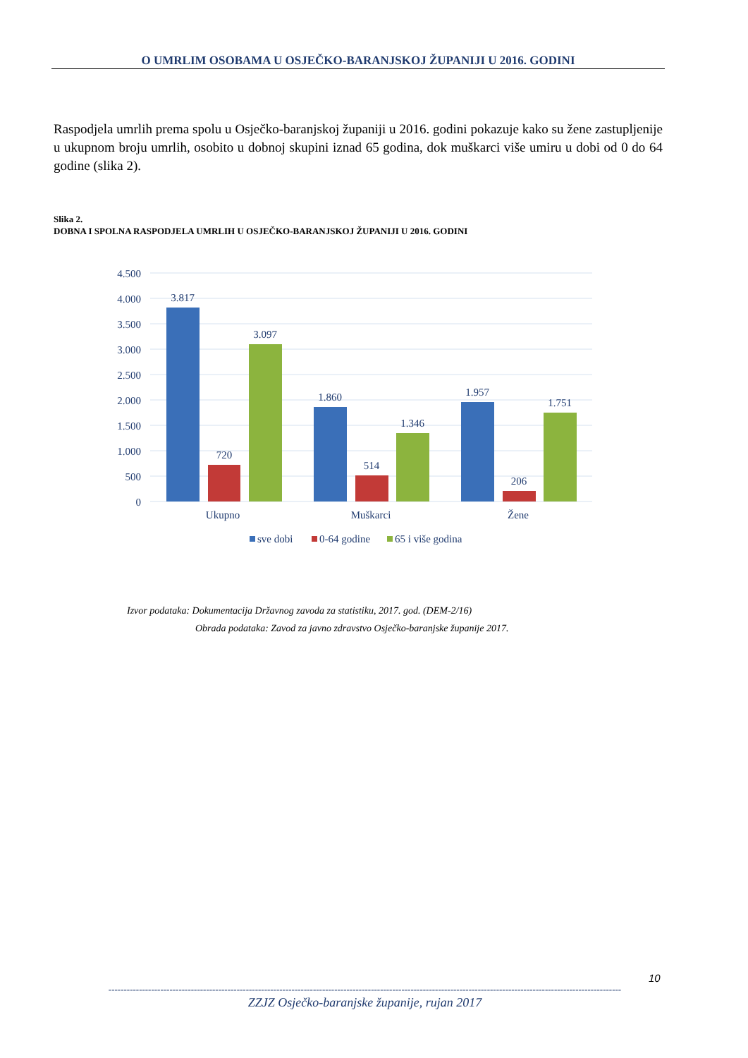O UMRLIM OSOBAMA U OSJEČKO-BARANJSKOJ ŽUPANIJI U 2016. GODINI
Raspodjela umrlih prema spolu u Osječko-baranjskoj županiji u 2016. godini pokazuje kako su žene zastupljenije u ukupnom broju umrlih, osobito u dobnoj skupini iznad 65 godina, dok muškarci više umiru u dobi od 0 do 64 godine (slika 2).
Slika 2.
DOBNA I SPOLNA RASPODJELA UMRLIH U OSJEČKO-BARANJSKOJ ŽUPANIJI U 2016. GODINI
4.500
4.000
3.500
3.000
2.500
2.000
1.500
1.000
500
0
3.817
720
3.097
1.860
514
1.346
1.957
206
1.751
Ukupno
Muškarci
Žene
sve dobi
0-64 godine
65 i više godina
Izvor podataka: Dokumentacija Državnog zavoda za statistiku, 2017. god. (DEM-2/16)
Obrada podataka: Zavod za javno zdravstvo Osječko-baranjske županije 2017.
10
------------------------------------------------------------------------------------------------------------------------------------------------------------------------
ZZJZ Osječko-baranjske županije, rujan 2017